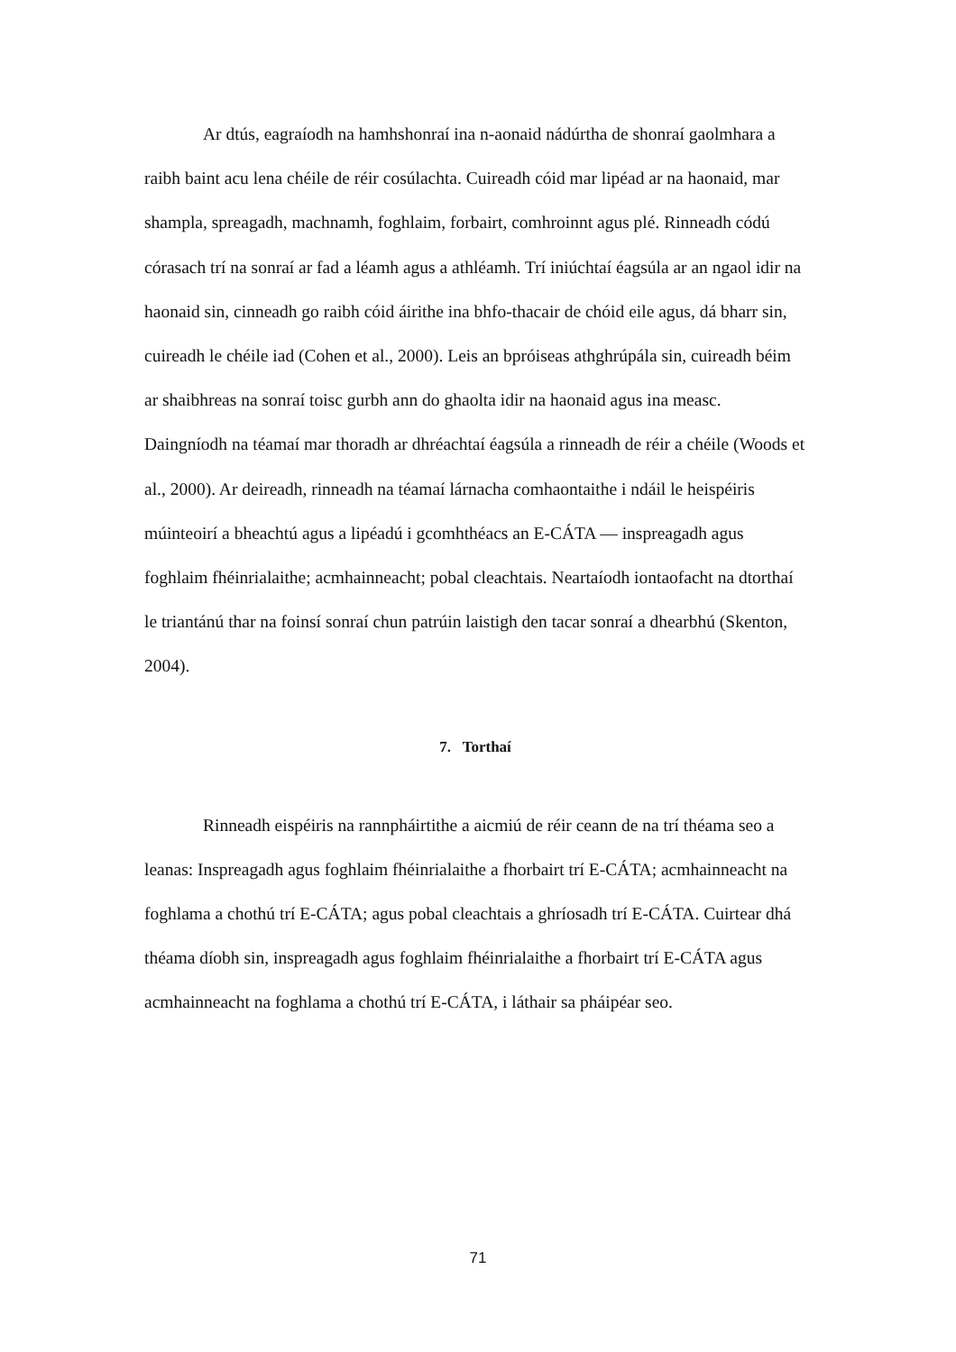Ar dtús, eagraíodh na hamhshonraí ina n-aonaid nádúrtha de shonraí gaolmhara a raibh baint acu lena chéile de réir cosúlachta. Cuireadh cóid mar lipéad ar na haonaid, mar shampla, spreagadh, machnamh, foghlaim, forbairt, comhroinnt agus plé. Rinneadh códú córasach trí na sonraí ar fad a léamh agus a athléamh. Trí iniúchtaí éagsúla ar an ngaol idir na haonaid sin, cinneadh go raibh cóid áirithe ina bhfo-thacair de chóid eile agus, dá bharr sin, cuireadh le chéile iad (Cohen et al., 2000). Leis an bpróiseas athghrúpála sin, cuireadh béim ar shaibhreas na sonraí toisc gurbh ann do ghaolta idir na haonaid agus ina measc. Daingníodh na téamaí mar thoradh ar dhréachtaí éagsúla a rinneadh de réir a chéile (Woods et al., 2000). Ar deireadh, rinneadh na téamaí lárnacha comhaontaithe i ndáil le heispéiris múinteoirí a bheachtú agus a lipéadú i gcomhthéacs an E-CÁTA — inspreagadh agus foghlaim fhéinrialaithe; acmhainneacht; pobal cleachtais. Neartaíodh iontaofacht na dtorthaí le triantánú thar na foinsí sonraí chun patrúin laistigh den tacar sonraí a dhearbhú (Skenton, 2004).
7. Torthaí
Rinneadh eispéiris na rannpháirtithe a aicmiú de réir ceann de na trí théama seo a leanas: Inspreagadh agus foghlaim fhéinrialaithe a fhorbairt trí E-CÁTA; acmhainneacht na foghlama a chothú trí E-CÁTA; agus pobal cleachtais a ghríosadh trí E-CÁTA. Cuirtear dhá théama díobh sin, inspreagadh agus foghlaim fhéinrialaithe a fhorbairt trí E-CÁTA agus acmhainneacht na foghlama a chothú trí E-CÁTA, i láthair sa pháipéar seo.
71